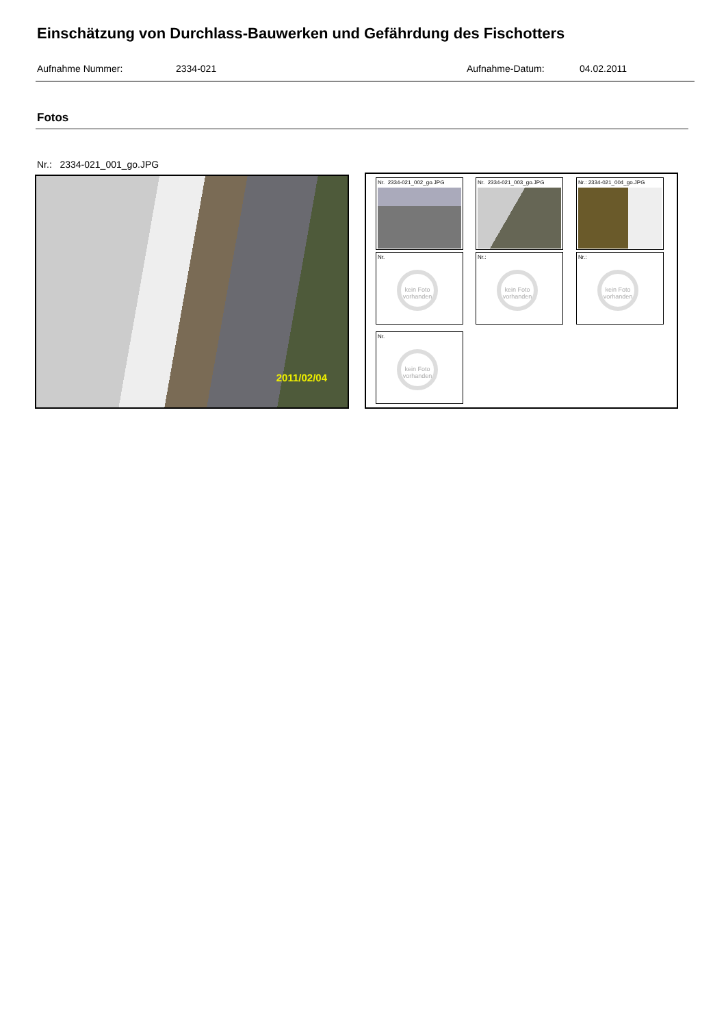Einschätzung von Durchlass-Bauwerken und Gefährdung des Fischotters
Aufnahme Nummer: 2334-021 Aufnahme-Datum: 04.02.2011
Fotos
Nr.: 2334-021_001_go.JPG
2011/02/04
Nr. 2334-021_002_go.JPG Nr. 2334-021_003_go.JPG Nr.: 2334-021_004_go.JPG
Nr.
kein Foto vorhanden
Nr.:
kein Foto vorhanden
Nr.:
kein Foto vorhanden
Nr.
kein Foto vorhanden